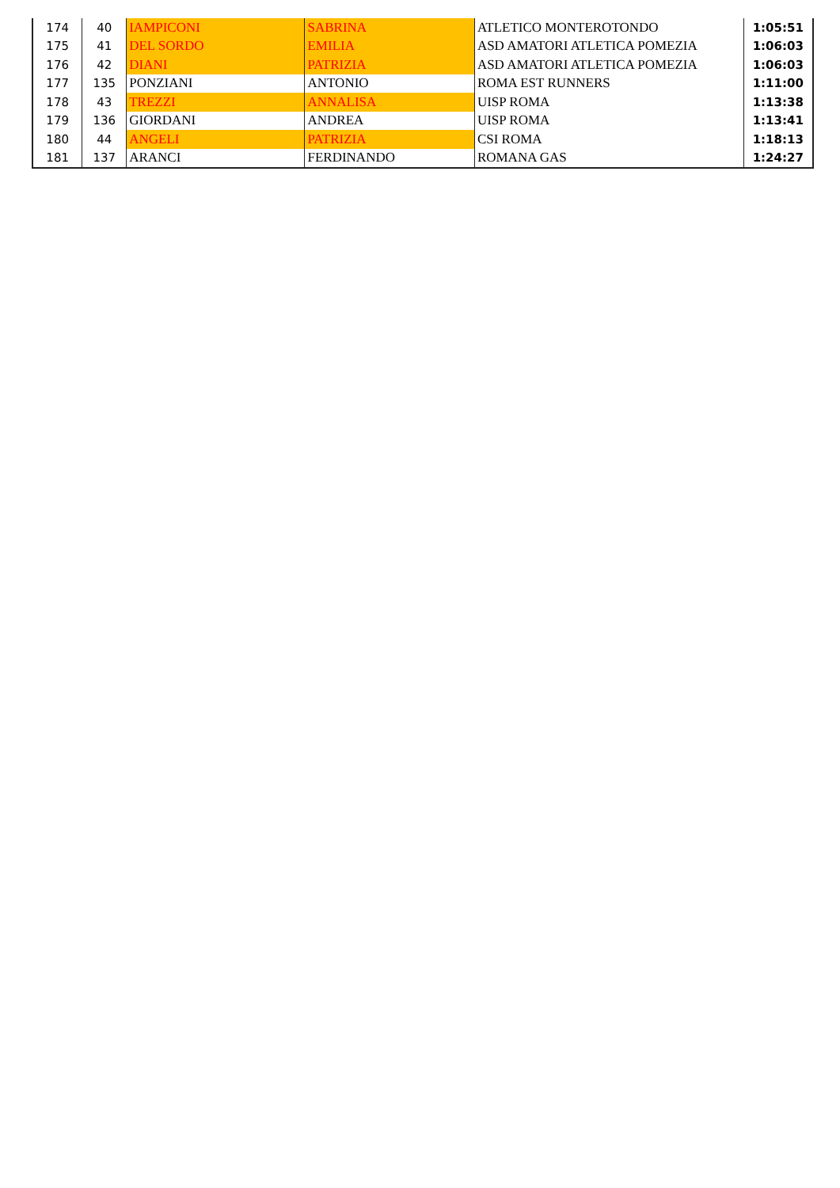| 174 | 40 | IAMPICONI | SABRINA | ATLETICO MONTEROTONDO | 1:05:51 |
| 175 | 41 | DEL SORDO | EMILIA | ASD AMATORI ATLETICA POMEZIA | 1:06:03 |
| 176 | 42 | DIANI | PATRIZIA | ASD AMATORI ATLETICA POMEZIA | 1:06:03 |
| 177 | 135 | PONZIANI | ANTONIO | ROMA EST RUNNERS | 1:11:00 |
| 178 | 43 | TREZZI | ANNALISA | UISP ROMA | 1:13:38 |
| 179 | 136 | GIORDANI | ANDREA | UISP ROMA | 1:13:41 |
| 180 | 44 | ANGELI | PATRIZIA | CSI ROMA | 1:18:13 |
| 181 | 137 | ARANCI | FERDINANDO | ROMANA GAS | 1:24:27 |